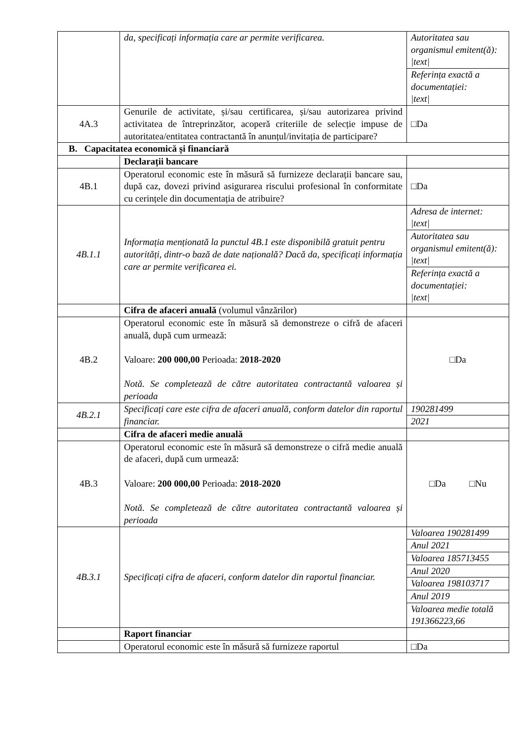| | da, specificați informația care ar permite verificarea. | Autoritatea sau organismul emitent(ă): /text/ Referința exactă a documentației: /text/ |
| 4A.3 | Genurile de activitate, și/sau certificarea, și/sau autorizarea privind activitatea de întreprinzător, acoperă criteriile de selecție impuse de autoritatea/entitatea contractantă în anunțul/invitația de participare? | □Da |
| B. Capacitatea economică și financiară | | |
| | Declarații bancare | |
| 4B.1 | Operatorul economic este în măsură să furnizeze declarații bancare sau, după caz, dovezi privind asigurarea riscului profesional în conformitate cu cerințele din documentația de atribuire? | □Da |
| 4B.1.1 | Informația menționată la punctul 4B.1 este disponibilă gratuit pentru autorități, dintr-o bază de date națională? Dacă da, specificați informația care ar permite verificarea ei. | Adresa de internet: /text/ Autoritatea sau organismul emitent(ă): /text/ Referința exactă a documentației: /text/ |
| | Cifra de afaceri anuală (volumul vânzărilor) | |
| 4B.2 | Operatorul economic este în măsură să demonstreze o cifră de afaceri anuală, după cum urmează: Valoare: 200 000,00 Perioada: 2018-2020 Notă. Se completează de către autoritatea contractantă valoarea și perioada | □Da |
| 4B.2.1 | Specificați care este cifra de afaceri anuală, conform datelor din raportul financiar. | 190281499 2021 |
| | Cifra de afaceri medie anuală | |
| 4B.3 | Operatorul economic este în măsură să demonstreze o cifră medie anuală de afaceri, după cum urmează: Valoare: 200 000,00 Perioada: 2018-2020 Notă. Se completează de către autoritatea contractantă valoarea și perioada | □Da □Nu |
| 4B.3.1 | Specificați cifra de afaceri, conform datelor din raportul financiar. | Valoarea 190281499 Anul 2021 Valoarea 185713455 Anul 2020 Valoarea 198103717 Anul 2019 Valoarea medie totală 191366223,66 |
| | Raport financiar | |
| | Operatorul economic este în măsură să furnizeze raportul | □Da |